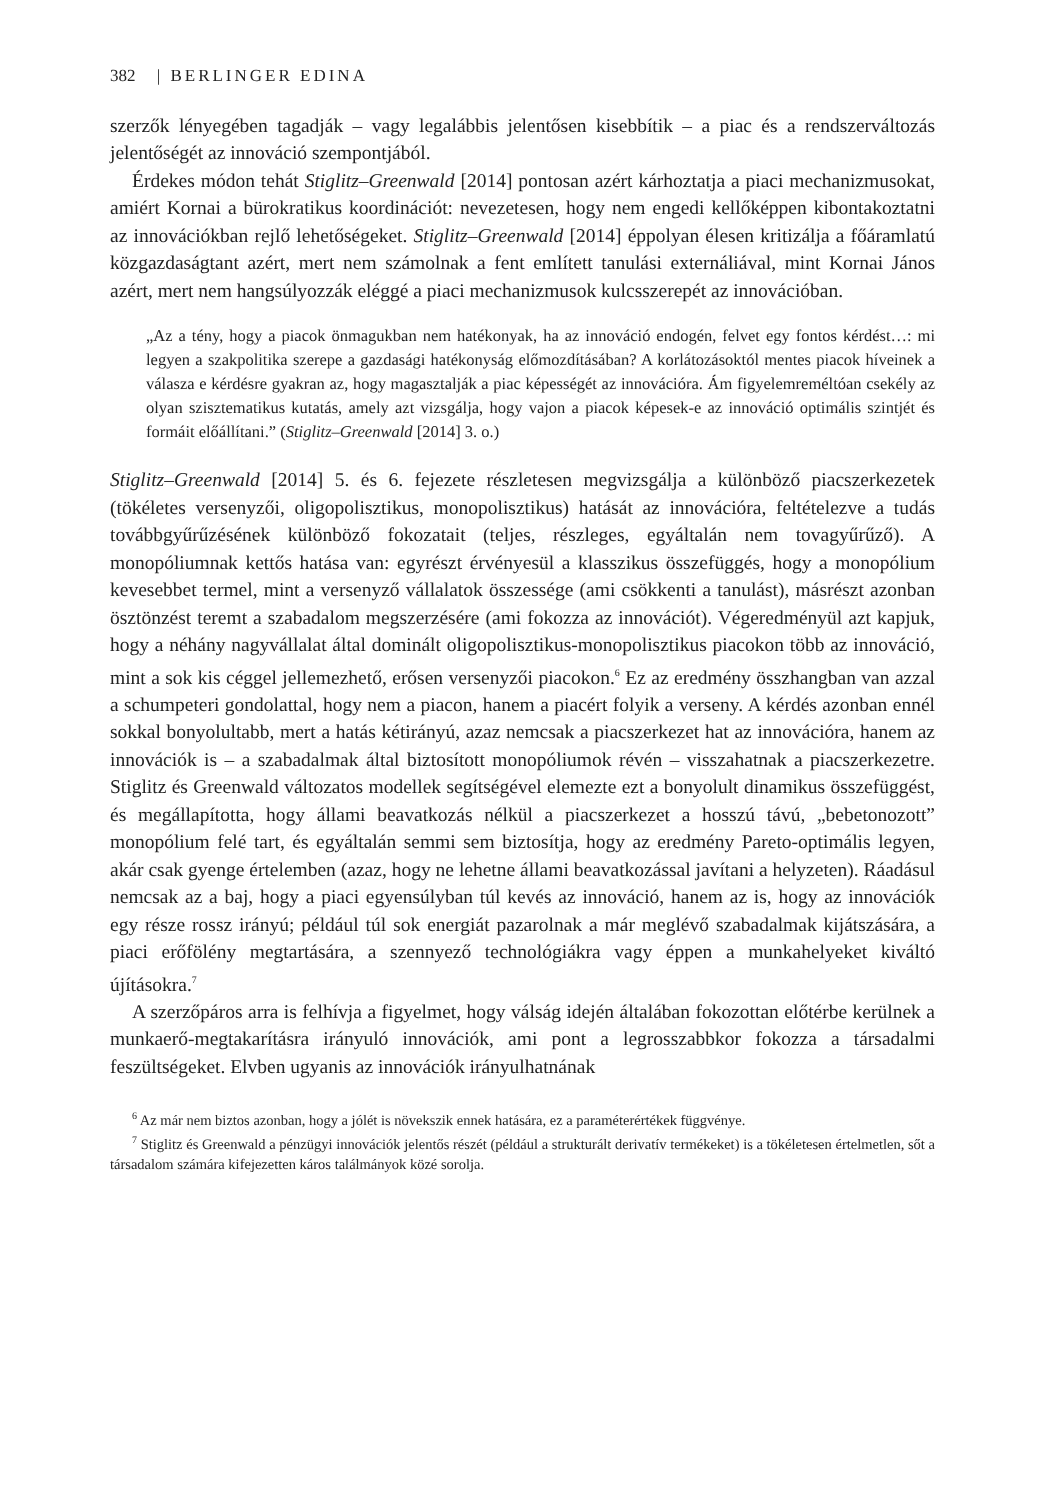382 | BERLINGER EDINA
szerzők lényegében tagadják – vagy legalábbis jelentősen kisebbítik – a piac és a rendszerváltozás jelentőségét az innováció szempontjából.
Érdekes módon tehát Stiglitz–Greenwald [2014] pontosan azért kárhoztatja a piaci mechanizmusokat, amiért Kornai a bürokratikus koordinációt: nevezetesen, hogy nem engedi kellőképpen kibontakoztatni az innovációkban rejlő lehetőségeket. Stiglitz–Greenwald [2014] éppolyan élesen kritizálja a főáramlatú közgazdaságtant azért, mert nem számolnak a fent említett tanulási externáliával, mint Kornai János azért, mert nem hangsúlyozzák eléggé a piaci mechanizmusok kulcsszerepét az innovációban.
„Az a tény, hogy a piacok önmagukban nem hatékonyak, ha az innováció endogén, felvet egy fontos kérdést…: mi legyen a szakpolitika szerepe a gazdasági hatékonyság előmozdításában? A korlátozásoktól mentes piacok híveinek a válasza e kérdésre gyakran az, hogy magasztalják a piac képességét az innovációra. Ám figyelemreméltóan csekély az olyan szisztematikus kutatás, amely azt vizsgálja, hogy vajon a piacok képesek-e az innováció optimális szintjét és formáit előállítani.” (Stiglitz–Greenwald [2014] 3. o.)
Stiglitz–Greenwald [2014] 5. és 6. fejezete részletesen megvizsgálja a különböző piacszerkezetek (tökéletes versenyzői, oligopolisztikus, monopolisztikus) hatását az innovációra, feltételezve a tudás továbbgyűrűzésének különböző fokozatait (teljes, részleges, egyáltalán nem tovagyűrűző). A monopóliumnak kettős hatása van: egyrészt érvényesül a klasszikus összefüggés, hogy a monopólium kevesebbet termel, mint a versenyző vállalatok összessége (ami csökkenti a tanulást), másrészt azonban ösztönzést teremt a szabadalom megszerzésére (ami fokozza az innovációt). Végeredményül azt kapjuk, hogy a néhány nagyvállalat által dominált oligopolisztikus-monopolisztikus piacokon több az innováció, mint a sok kis céggel jellemezhető, erősen versenyzői piacokon.<sup>6</sup> Ez az eredmény összhangban van azzal a schumpeteri gondolattal, hogy nem a piacon, hanem a piacért folyik a verseny. A kérdés azonban ennél sokkal bonyolultabb, mert a hatás kétirányú, azaz nemcsak a piacszerkezet hat az innovációra, hanem az innovációk is – a szabadalmak által biztosított monopóliumok révén – visszahatnak a piacszerkezetre. Stiglitz és Greenwald változatos modellek segítségével elemezte ezt a bonyolult dinamikus összefüggést, és megállapította, hogy állami beavatkozás nélkül a piacszerkezet a hosszú távú, „bebetonozott” monopólium felé tart, és egyáltalán semmi sem biztosítja, hogy az eredmény Pareto-optimális legyen, akár csak gyenge értelemben (azaz, hogy ne lehetne állami beavatkozással javítani a helyzeten). Ráadásul nemcsak az a baj, hogy a piaci egyensúlyban túl kevés az innováció, hanem az is, hogy az innovációk egy része rossz irányú; például túl sok energiát pazarolnak a már meglévő szabadalmak kijátszására, a piaci erőfölény megtartására, a szennyező technológiákra vagy éppen a munkahelyeket kiváltó újításokra.<sup>7</sup>
A szerzőpáros arra is felhívja a figyelmet, hogy válság idején általában fokozottan előtérbe kerülnek a munkaerő-megtakarításra irányuló innovációk, ami pont a legrosszabbkor fokozza a társadalmi feszültségeket. Elvben ugyanis az innovációk irányulhatnának
<sup>6</sup> Az már nem biztos azonban, hogy a jólét is növekszik ennek hatására, ez a paraméterértékek függvénye.
<sup>7</sup> Stiglitz és Greenwald a pénzügyi innovációk jelentős részét (például a strukturált derivatív termékeket) is a tökéletesen értelmetlen, sőt a társadalom számára kifejezetten káros találmányok közé sorolja.